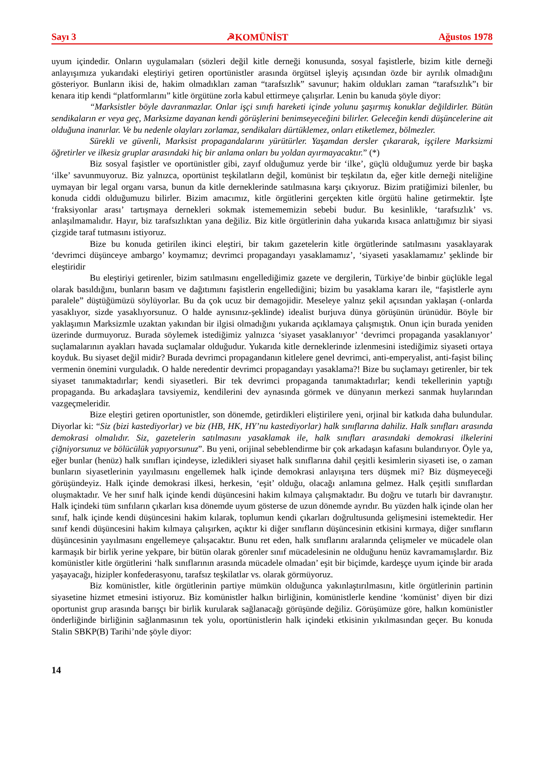Sayı 3 ☭KOMÜNİST Ağustos 1978
uyum içindedir. Onların uygulamaları (sözleri değil kitle derneği konusunda, sosyal faşistlerle, bizim kitle derneği anlayışımıza yukarıdaki eleştiriyi getiren oportünistler arasında örgütsel işleyiş açısından özde bir ayrılık olmadığını gösteriyor. Bunların ikisi de, hakim olmadıkları zaman “tarafsızlık” savunur; hakim oldukları zaman “tarafsızlık”ı bir kenara itip kendi “platformlarını” kitle örgütüne zorla kabul ettirmeye çalışırlar. Lenin bu kanuda şöyle diyor:
“Marksistler böyle davranmazlar. Onlar işçi sınıfı hareketi içinde yolunu şaşırmış konuklar değildirler. Bütün sendikaların er veya geç, Marksizme dayanan kendi görüşlerini benimseyeceğini bilirler. Geleceğin kendi düşüncelerine ait olduğuna inanırlar. Ve bu nedenle olayları zorlamaz, sendikaları dürtüklemez, onları etiketlemez, bölmezler.
Sürekli ve güvenli, Marksist propagandalarını yürütürler. Yaşamdan dersler çıkararak, işçilere Marksizmi öğretirler ve ilkesiz gruplar arasındaki hiç bir anlama onları bu yoldan ayırmayacaktır.” (*)
Biz sosyal faşistler ve oportünistler gibi, zayıf olduğumuz yerde bir ‘ilke’, güçlü olduğumuz yerde bir başka ‘ilke’ savunmuyoruz. Biz yalnızca, oportünist teşkilatların değil, komünist bir teşkilatın da, eğer kitle derneği niteliğine uymayan bir legal organı varsa, bunun da kitle derneklerinde satılmasına karşı çıkıyoruz. Bizim pratiğimizi bilenler, bu konuda ciddi olduğumuzu bilirler. Bizim amacımız, kitle örgütlerini gerçekten kitle örgütü haline getirmektir. İşte ‘fraksiyonlar arası’ tartışmaya dernekleri sokmak istemememizin sebebi budur. Bu kesinlikle, ‘tarafsızlık’ vs. anlaşılmamalıdır. Hayır, biz tarafsızlıktan yana değiliz. Biz kitle örgütlerinin daha yukarıda kısaca anlattığımız bir siyasi çizgide taraf tutmasını istiyoruz.
Bize bu konuda getirilen ikinci eleştiri, bir takım gazetelerin kitle örgütlerinde satılmasını yasaklayarak ‘devrimci düşünceye ambargo’ koymamız; devrimci propagandayı yasaklamamız’, ‘siyaseti yasaklamamız’ şeklinde bir eleştiridir
Bu eleştiriyi getirenler, bizim satılmasını engellediğimiz gazete ve dergilerin, Türkiye’de binbir güçlükle legal olarak basıldığını, bunların basım ve dağıtımını faşistlerin engellediğini; bizim bu yasaklama kararı ile, “faşistlerle aynı paralele” düştüğümüzü söylüyorlar. Bu da çok ucuz bir demagojidir. Meseleye yalnız şekil açısından yaklaşan (-onlarda yasaklıyor, sizde yasaklıyorsunuz. O halde aynısınız-şeklinde) idealist burjuva dünya görüşünün ürünüdür. Böyle bir yaklaşımın Marksizmle uzaktan yakından bir ilgisi olmadığını yukarıda açıklamaya çalışmıştık. Onun için burada yeniden üzerinde durmuyoruz. Burada söylemek istediğimiz yalnızca ‘siyaset yasaklanıyor’ ‘devrimci propaganda yasaklanıyor’ suçlamalarının ayakları havada suçlamalar olduğudur. Yukarıda kitle derneklerinde izlenmesini istediğimiz siyaseti ortaya koyduk. Bu siyaset değil midir? Burada devrimci propagandanın kitlelere genel devrimci, anti-emperyalist, anti-faşist bilinç vermenin önemini vurguladık. O halde neredentir devrimci propagandayı yasaklama?! Bize bu suçlamayı getirenler, bir tek siyaset tanımaktadırlar; kendi siyasetleri. Bir tek devrimci propaganda tanımaktadırlar; kendi tekellerinin yaptığı propaganda. Bu arkadaşlara tavsiyemiz, kendilerini dev aynasında görmek ve dünyanın merkezi sanmak huylarından vazgeçmeleridir.
Bize eleştiri getiren oportunistler, son dönemde, getirdikleri eliştirilere yeni, orjinal bir katkıda daha bulundular. Diyorlar ki: “Siz (bizi kastediyorlar) ve biz (HB, HK, HY’nu kastediyorlar) halk sınıflarına dahiliz. Halk sınıfları arasında demokrasi olmalıdır. Siz, gazetelerin satılmasını yasaklamak ile, halk sınıfları arasındaki demokrasi ilkelerini çiğniyorsunuz ve bölücülük yapıyorsunuz”. Bu yeni, orijinal sebeblendirme bir çok arkadaşın kafasını bulandırıyor. Öyle ya, eğer bunlar (henüz) halk sınıfları içindeyse, izledikleri siyaset halk sınıflarına dahil çeşitli kesimlerin siyaseti ise, o zaman bunların siyasetlerinin yayılmasını engellemek halk içinde demokrasi anlayışına ters düşmek mi? Biz düşmeyeceği görüşündeyiz. Halk içinde demokrasi ilkesi, herkesin, ‘eşit’ olduğu, olacağı anlamına gelmez. Halk çeşitli sınıflardan oluşmaktadır. Ve her sınıf halk içinde kendi düşüncesini hakim kılmaya çalışmaktadır. Bu doğru ve tutarlı bir davranıştır. Halk içindeki tüm sınfıların çıkarları kısa dönemde uyum gösterse de uzun dönemde ayrıdır. Bu yüzden halk içinde olan her sınıf, halk içinde kendi düşüncesini hakim kılarak, toplumun kendi çıkarları doğrultusunda gelişmesini istemektedir. Her sınıf kendi düşüncesini hakim kılmaya çalışırken, açıktır ki diğer sınıfların düşüncesinin etkisini kırmaya, diğer sınıfların düşüncesinin yayılmasını engellemeye çalışacaktır. Bunu ret eden, halk sınıflarını aralarında çelişmeler ve mücadele olan karmaşık bir birlik yerine yekpare, bir bütün olarak görenler sınıf mücadelesinin ne olduğunu henüz kavramamışlardır. Biz komünistler kitle örgütlerini ‘halk sınıflarının arasında mücadele olmadan’ eşit bir biçimde, kardeşçe uyum içinde bir arada yaşayacağı, hizipler konfederasyonu, tarafsız teşkilatlar vs. olarak görmüyoruz.
Biz komünistler, kitle örgütlerinin partiye mümkün olduğunca yakınlaştırılmasını, kitle örgütlerinin partinin siyasetine hizmet etmesini istiyoruz. Biz komünistler halkın birliğinin, komünistlerle kendine ‘komünist’ diyen bir dizi oportunist grup arasında barışçı bir birlik kurularak sağlanacağı görüşünde değiliz. Görüşümüze göre, halkın komünistler önderliğinde birliğinin sağlanmasının tek yolu, oportünistlerin halk içindeki etkisinin yıkılmasından geçer. Bu konuda Stalin SBKP(B) Tarihi’nde şöyle diyor:
14